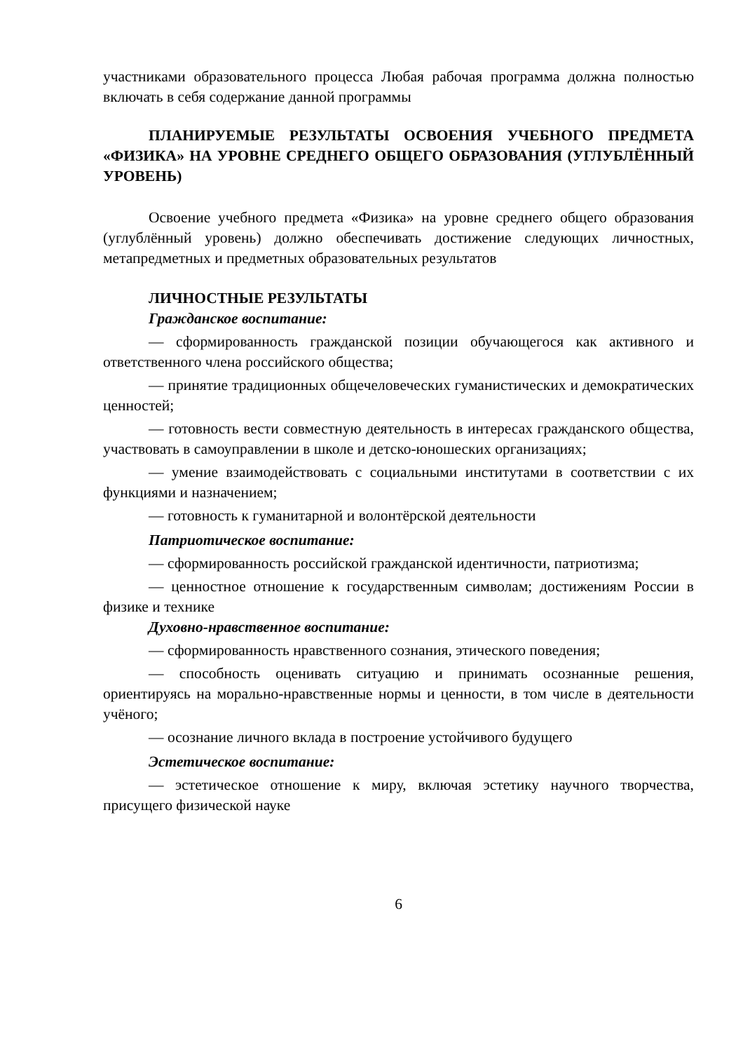участниками образовательного процесса Любая рабочая программа должна полностью включать в себя содержание данной программы
ПЛАНИРУЕМЫЕ РЕЗУЛЬТАТЫ ОСВОЕНИЯ УЧЕБНОГО ПРЕДМЕТА «ФИЗИКА» НА УРОВНЕ СРЕДНЕГО ОБЩЕГО ОБРАЗОВАНИЯ (УГЛУБЛЁННЫЙ УРОВЕНЬ)
Освоение учебного предмета «Физика» на уровне среднего общего образования (углублённый уровень) должно обеспечивать достижение следующих личностных, метапредметных и предметных образовательных результатов
ЛИЧНОСТНЫЕ РЕЗУЛЬТАТЫ
Гражданское воспитание:
— сформированность гражданской позиции обучающегося как активного и ответственного члена российского общества;
— принятие традиционных общечеловеческих гуманистических и демократических ценностей;
— готовность вести совместную деятельность в интересах гражданского общества, участвовать в самоуправлении в школе и детско-юношеских организациях;
— умение взаимодействовать с социальными институтами в соответствии с их функциями и назначением;
— готовность к гуманитарной и волонтёрской деятельности
Патриотическое воспитание:
— сформированность российской гражданской идентичности, патриотизма;
— ценностное отношение к государственным символам; достижениям России в физике и технике
Духовно-нравственное воспитание:
— сформированность нравственного сознания, этического поведения;
— способность оценивать ситуацию и принимать осознанные решения, ориентируясь на морально-нравственные нормы и ценности, в том числе в деятельности учёного;
— осознание личного вклада в построение устойчивого будущего
Эстетическое воспитание:
— эстетическое отношение к миру, включая эстетику научного творчества, присущего физической науке
6